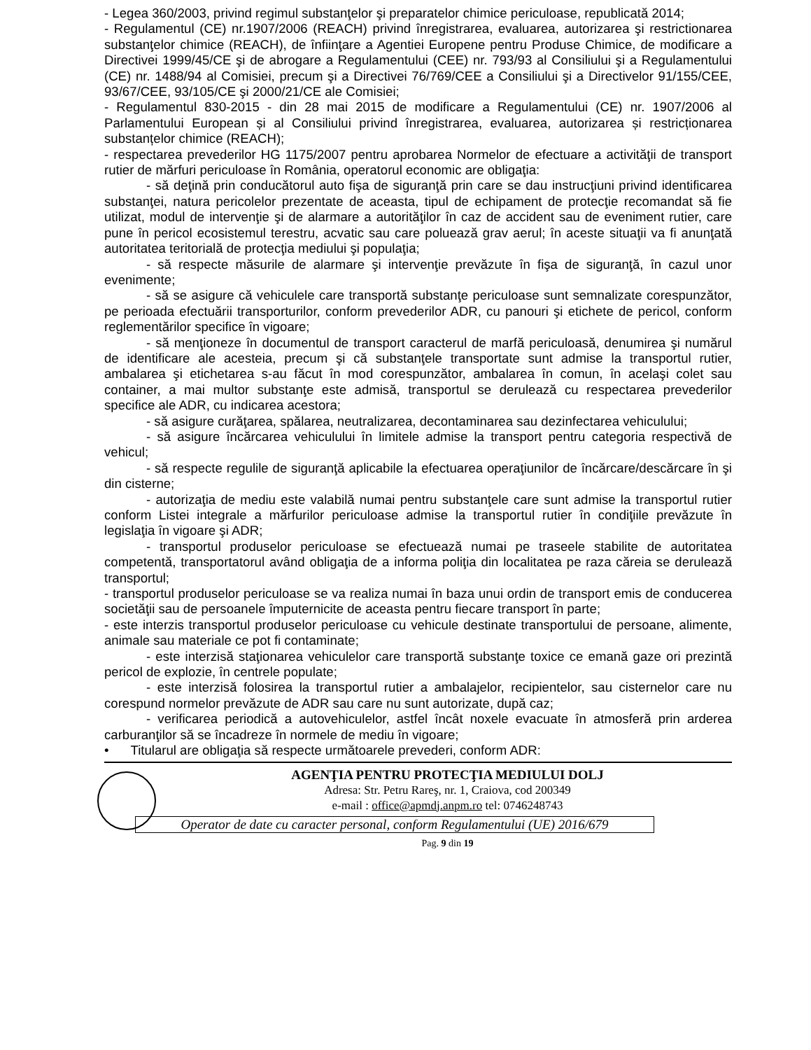- Legea 360/2003, privind regimul substanţelor şi preparatelor chimice periculoase, republicată 2014;
- Regulamentul (CE) nr.1907/2006 (REACH) privind înregistrarea, evaluarea, autorizarea şi restrictionarea substanţelor chimice (REACH), de înfiinţare a Agentiei Europene pentru Produse Chimice, de modificare a Directivei 1999/45/CE şi de abrogare a Regulamentului (CEE) nr. 793/93 al Consiliului şi a Regulamentului (CE) nr. 1488/94 al Comisiei, precum şi a Directivei 76/769/CEE a Consiliului şi a Directivelor 91/155/CEE, 93/67/CEE, 93/105/CE şi 2000/21/CE ale Comisiei;
- Regulamentul 830-2015 - din 28 mai 2015 de modificare a Regulamentului (CE) nr. 1907/2006 al Parlamentului European și al Consiliului privind înregistrarea, evaluarea, autorizarea și restricționarea substanțelor chimice (REACH);
- respectarea prevederilor HG 1175/2007 pentru aprobarea Normelor de efectuare a activităţii de transport rutier de mărfuri periculoase în România, operatorul economic are obligaţia:
- să deţină prin conducătorul auto fişa de siguranţă prin care se dau instrucţiuni privind identificarea substanţei, natura pericolelor prezentate de aceasta, tipul de echipament de protecţie recomandat să fie utilizat, modul de intervenţie şi de alarmare a autorităţilor în caz de accident sau de eveniment rutier, care pune în pericol ecosistemul terestru, acvatic sau care poluează grav aerul; în aceste situaţii va fi anunţată autoritatea teritorială de protecţia mediului şi populaţia;
- să respecte măsurile de alarmare şi intervenţie prevăzute în fişa de siguranţă, în cazul unor evenimente;
- să se asigure că vehiculele care transportă substanţe periculoase sunt semnalizate corespunzător, pe perioada efectuării transporturilor, conform prevederilor ADR, cu panouri şi etichete de pericol, conform reglementărilor specifice în vigoare;
- să menţioneze în documentul de transport caracterul de marfă periculoasă, denumirea şi numărul de identificare ale acesteia, precum şi că substanţele transportate sunt admise la transportul rutier, ambalarea şi etichetarea s-au făcut în mod corespunzător, ambalarea în comun, în acelaşi colet sau container, a mai multor substanţe este admisă, transportul se derulează cu respectarea prevederilor specifice ale ADR, cu indicarea acestora;
- să asigure curăţarea, spălarea, neutralizarea, decontaminarea sau dezinfectarea vehiculului;
- să asigure încărcarea vehiculului în limitele admise la transport pentru categoria respectivă de vehicul;
- să respecte regulile de siguranţă aplicabile la efectuarea operaţiunilor de încărcare/descărcare în şi din cisterne;
- autorizaţia de mediu este valabilă numai pentru substanţele care sunt admise la transportul rutier conform Listei integrale a mărfurilor periculoase admise la transportul rutier în condiţiile prevăzute în legislaţia în vigoare şi ADR;
- transportul produselor periculoase se efectuează numai pe traseele stabilite de autoritatea competentă, transportatorul având obligaţia de a informa poliţia din localitatea pe raza căreia se derulează transportul;
- transportul produselor periculoase se va realiza numai în baza unui ordin de transport emis de conducerea societăţii sau de persoanele împuternicite de aceasta pentru fiecare transport în parte;
- este interzis transportul produselor periculoase cu vehicule destinate transportului de persoane, alimente, animale sau materiale ce pot fi contaminate;
- este interzisă staţionarea vehiculelor care transportă substanţe toxice ce emană gaze ori prezintă pericol de explozie, în centrele populate;
- este interzisă folosirea la transportul rutier a ambalajelor, recipientelor, sau cisternelor care nu corespund normelor prevăzute de ADR sau care nu sunt autorizate, după caz;
- verificarea periodică a autovehiculelor, astfel încât noxele evacuate în atmosferă prin arderea carburanţilor să se încadreze în normele de mediu în vigoare;
• Titularul are obligaţia să respecte următoarele prevederi, conform ADR:
AGENŢIA PENTRU PROTECŢIA MEDIULUI DOLJ
Adresa: Str. Petru Rareş, nr. 1, Craiova, cod 200349
e-mail : office@apmdj.anpm.ro tel: 0746248743
Operator de date cu caracter personal, conform Regulamentului (UE) 2016/679
Pag. 9 din 19